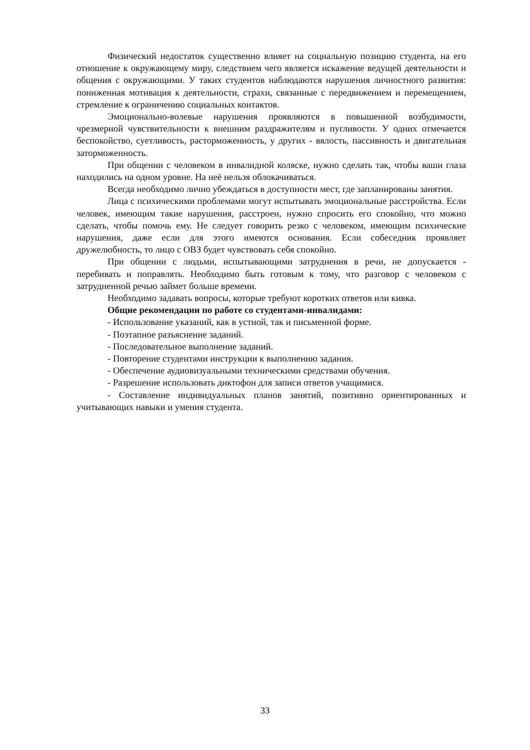Физический недостаток существенно влияет на социальную позицию студента, на его отношение к окружающему миру, следствием чего является искажение ведущей деятельности и общения с окружающими. У таких студентов наблюдаются нарушения личностного развития: пониженная мотивация к деятельности, страхи, связанные с передвижением и перемещением, стремление к ограничению социальных контактов.
Эмоционально-волевые нарушения проявляются в повышенной возбудимости, чрезмерной чувствительности к внешним раздражителям и пугливости. У одних отмечается беспокойство, суетливость, расторможенность, у других - вялость, пассивность и двигательная заторможенность.
При общении с человеком в инвалидной коляске, нужно сделать так, чтобы ваши глаза находились на одном уровне. На неё нельзя облокачиваться.
Всегда необходимо лично убеждаться в доступности мест, где запланированы занятия.
Лица с психическими проблемами могут испытывать эмоциональные расстройства. Если человек, имеющим такие нарушения, расстроен, нужно спросить его спокойно, что можно сделать, чтобы помочь ему. Не следует говорить резко с человеком, имеющим психические нарушения, даже если для этого имеются основания. Если собеседник проявляет дружелюбность, то лицо с ОВЗ будет чувствовать себя спокойно.
При общении с людьми, испытывающими затруднения в речи, не допускается - перебивать и поправлять. Необходимо быть готовым к тому, что разговор с человеком с затрудненной речью займет больше времени.
Необходимо задавать вопросы, которые требуют коротких ответов или кивка.
Общие рекомендации по работе со студентами-инвалидами:
- Использование указаний, как в устной, так и письменной форме.
- Поэтапное разъяснение заданий.
- Последовательное выполнение заданий.
- Повторение студентами инструкции к выполнению задания.
- Обеспечение аудиовизуальными техническими средствами обучения.
- Разрешение использовать диктофон для записи ответов учащимися.
- Составление индивидуальных планов занятий, позитивно ориентированных и учитывающих навыки и умения студента.
33